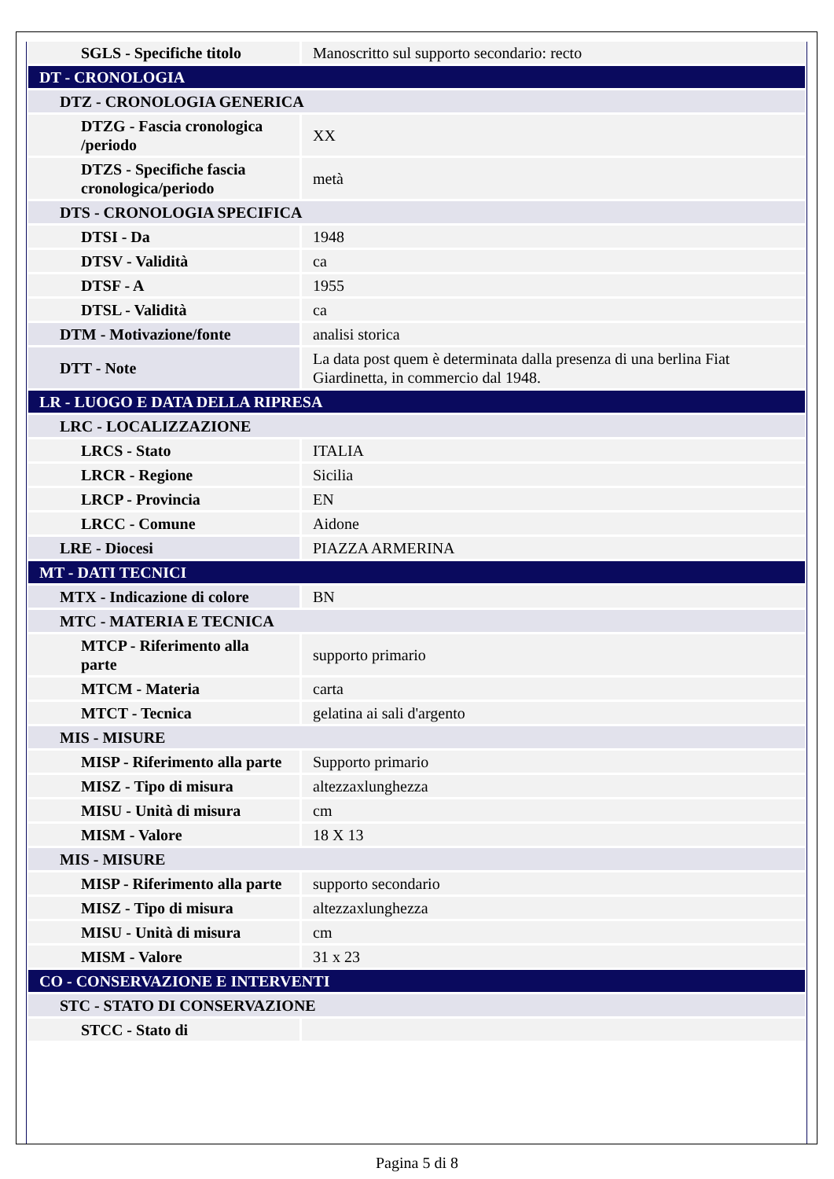| SGLS - Specifiche titolo | Manoscritto sul supporto secondario: recto |
| DT - CRONOLOGIA | |
| DTZ - CRONOLOGIA GENERICA | |
| DTZG - Fascia cronologica /periodo | XX |
| DTZS - Specifiche fascia cronologica/periodo | metà |
| DTS - CRONOLOGIA SPECIFICA | |
| DTSI - Da | 1948 |
| DTSV - Validità | ca |
| DTSF - A | 1955 |
| DTSL - Validità | ca |
| DTM - Motivazione/fonte | analisi storica |
| DTT - Note | La data post quem è determinata dalla presenza di una berlina Fiat Giardinetta, in commercio dal 1948. |
| LR - LUOGO E DATA DELLA RIPRESA | |
| LRC - LOCALIZZAZIONE | |
| LRCS - Stato | ITALIA |
| LRCR - Regione | Sicilia |
| LRCP - Provincia | EN |
| LRCC - Comune | Aidone |
| LRE - Diocesi | PIAZZA ARMERINA |
| MT - DATI TECNICI | |
| MTX - Indicazione di colore | BN |
| MTC - MATERIA E TECNICA | |
| MTCP - Riferimento alla parte | supporto primario |
| MTCM - Materia | carta |
| MTCT - Tecnica | gelatina ai sali d'argento |
| MIS - MISURE | |
| MISP - Riferimento alla parte | Supporto primario |
| MISZ - Tipo di misura | altezzaxlunghezza |
| MISU - Unità di misura | cm |
| MISM - Valore | 18 X 13 |
| MIS - MISURE | |
| MISP - Riferimento alla parte | supporto secondario |
| MISZ - Tipo di misura | altezzaxlunghezza |
| MISU - Unità di misura | cm |
| MISM - Valore | 31 x 23 |
| CO - CONSERVAZIONE E INTERVENTI | |
| STC - STATO DI CONSERVAZIONE | |
| STCC - Stato di | |
Pagina 5 di 8